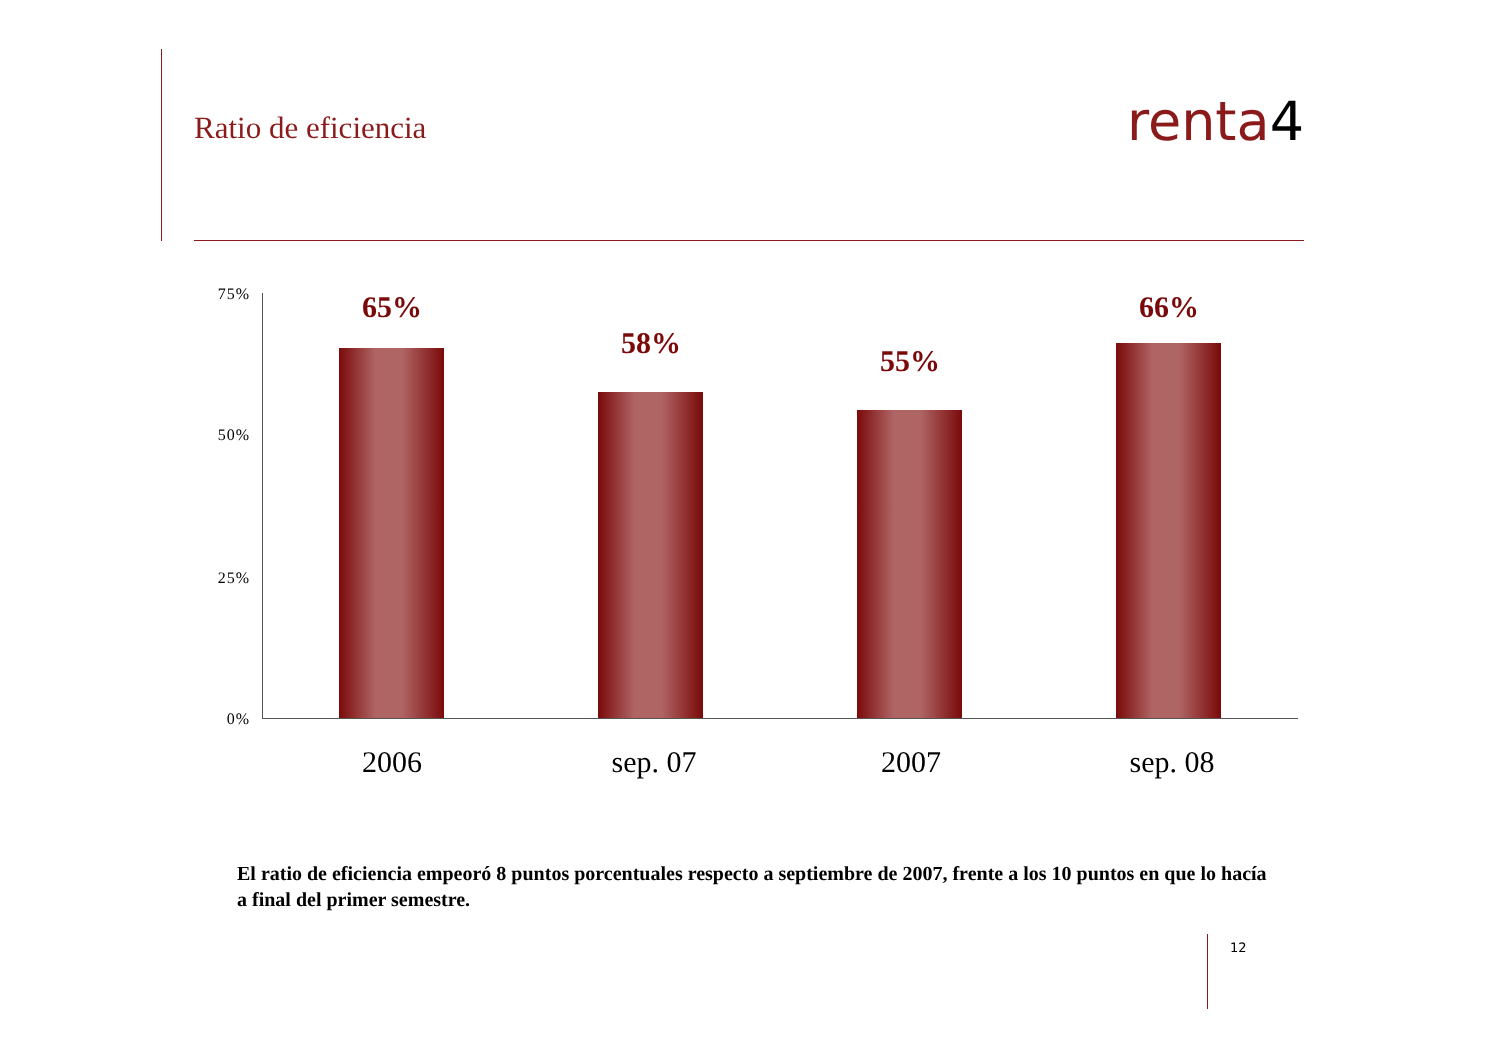Ratio de eficiencia
renta4
75%
50%
25%
0%
65%
58%
55%
66%
2006 sep. 07 2007 sep. 08
El ratio de eficiencia empeoró 8 puntos porcentuales respecto a septiembre de 2007, frente a los 10 puntos en que lo hacía a final del primer semestre.
12